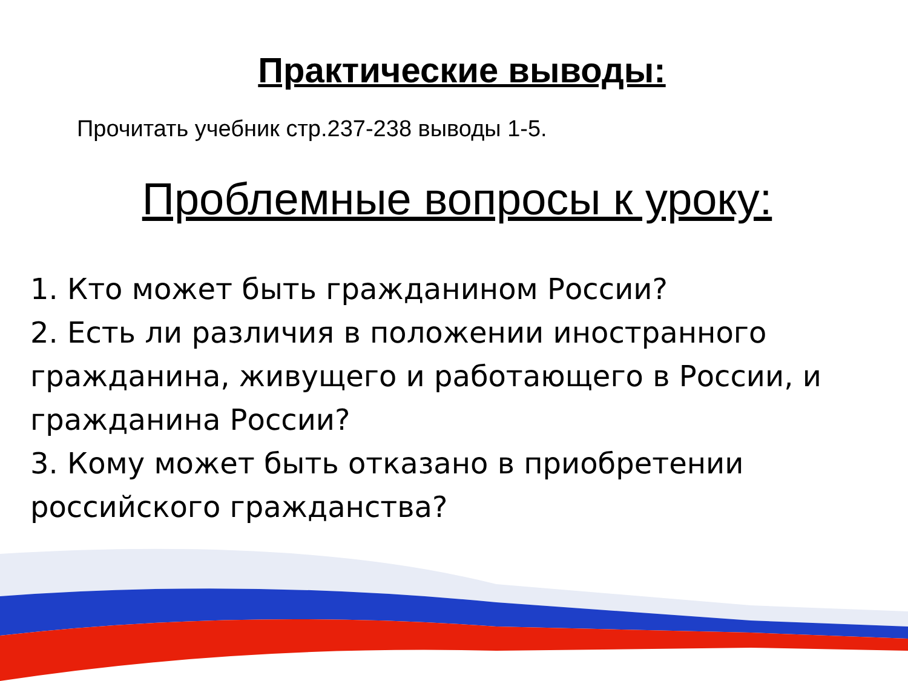Практические выводы:
Прочитать учебник стр.237-238 выводы 1-5.
Проблемные вопросы к уроку:
1. Кто может быть гражданином России?
2. Есть ли различия в положении иностранного гражданина, живущего и работающего в России, и гражданина России?
3. Кому может быть отказано в приобретении российского гражданства?